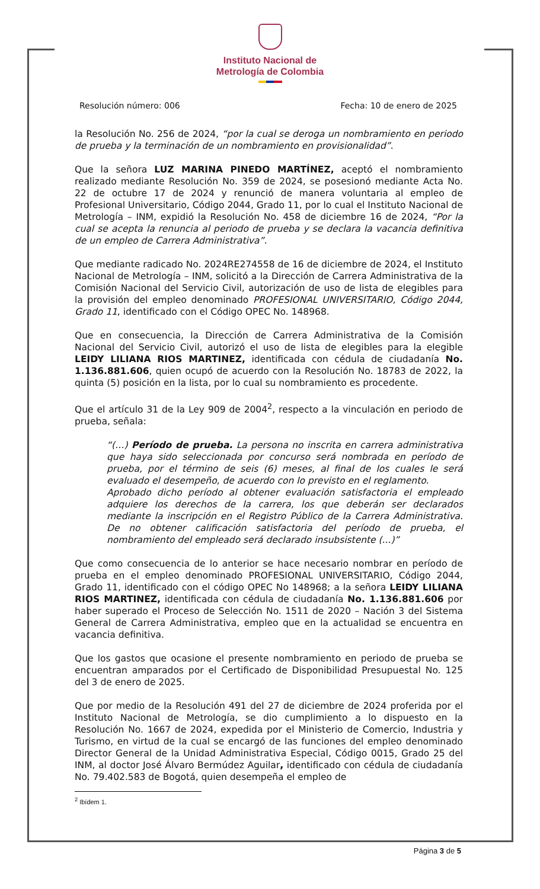Instituto Nacional de
Metrología de Colombia
Resolución número: 006 Fecha: 10 de enero de 2025
la Resolución No. 256 de 2024, “por la cual se deroga un nombramiento en periodo de prueba y la terminación de un nombramiento en provisionalidad”.
Que la señora LUZ MARINA PINEDO MARTÍNEZ, aceptó el nombramiento realizado mediante Resolución No. 359 de 2024, se posesionó mediante Acta No. 22 de octubre 17 de 2024 y renunció de manera voluntaria al empleo de Profesional Universitario, Código 2044, Grado 11, por lo cual el Instituto Nacional de Metrología – INM, expidió la Resolución No. 458 de diciembre 16 de 2024, “Por la cual se acepta la renuncia al periodo de prueba y se declara la vacancia definitiva de un empleo de Carrera Administrativa”.
Que mediante radicado No. 2024RE274558 de 16 de diciembre de 2024, el Instituto Nacional de Metrología – INM, solicitó a la Dirección de Carrera Administrativa de la Comisión Nacional del Servicio Civil, autorización de uso de lista de elegibles para la provisión del empleo denominado PROFESIONAL UNIVERSITARIO, Código 2044, Grado 11, identificado con el Código OPEC No. 148968.
Que en consecuencia, la Dirección de Carrera Administrativa de la Comisión Nacional del Servicio Civil, autorizó el uso de lista de elegibles para la elegible LEIDY LILIANA RIOS MARTINEZ, identificada con cédula de ciudadanía No. 1.136.881.606, quien ocupó de acuerdo con la Resolución No. 18783 de 2022, la quinta (5) posición en la lista, por lo cual su nombramiento es procedente.
Que el artículo 31 de la Ley 909 de 2004<sup>2</sup>, respecto a la vinculación en periodo de prueba, señala:
“(…) Período de prueba. La persona no inscrita en carrera administrativa que haya sido seleccionada por concurso será nombrada en período de prueba, por el término de seis (6) meses, al final de los cuales le será evaluado el desempeño, de acuerdo con lo previsto en el reglamento.
Aprobado dicho período al obtener evaluación satisfactoria el empleado adquiere los derechos de la carrera, los que deberán ser declarados mediante la inscripción en el Registro Público de la Carrera Administrativa. De no obtener calificación satisfactoria del período de prueba, el nombramiento del empleado será declarado insubsistente (...)”
Que como consecuencia de lo anterior se hace necesario nombrar en período de prueba en el empleo denominado PROFESIONAL UNIVERSITARIO, Código 2044, Grado 11, identificado con el código OPEC No 148968; a la señora LEIDY LILIANA RIOS MARTINEZ, identificada con cédula de ciudadanía No. 1.136.881.606 por haber superado el Proceso de Selección No. 1511 de 2020 – Nación 3 del Sistema General de Carrera Administrativa, empleo que en la actualidad se encuentra en vacancia definitiva.
Que los gastos que ocasione el presente nombramiento en periodo de prueba se encuentran amparados por el Certificado de Disponibilidad Presupuestal No. 125 del 3 de enero de 2025.
Que por medio de la Resolución 491 del 27 de diciembre de 2024 proferida por el Instituto Nacional de Metrología, se dio cumplimiento a lo dispuesto en la Resolución No. 1667 de 2024, expedida por el Ministerio de Comercio, Industria y Turismo, en virtud de la cual se encargó de las funciones del empleo denominado Director General de la Unidad Administrativa Especial, Código 0015, Grado 25 del INM, al doctor José Álvaro Bermúdez Aguilar, identificado con cédula de ciudadanía No. 79.402.583 de Bogotá, quien desempeña el empleo de
<sup>2</sup> Ibídem 1.
Página 3 de 5